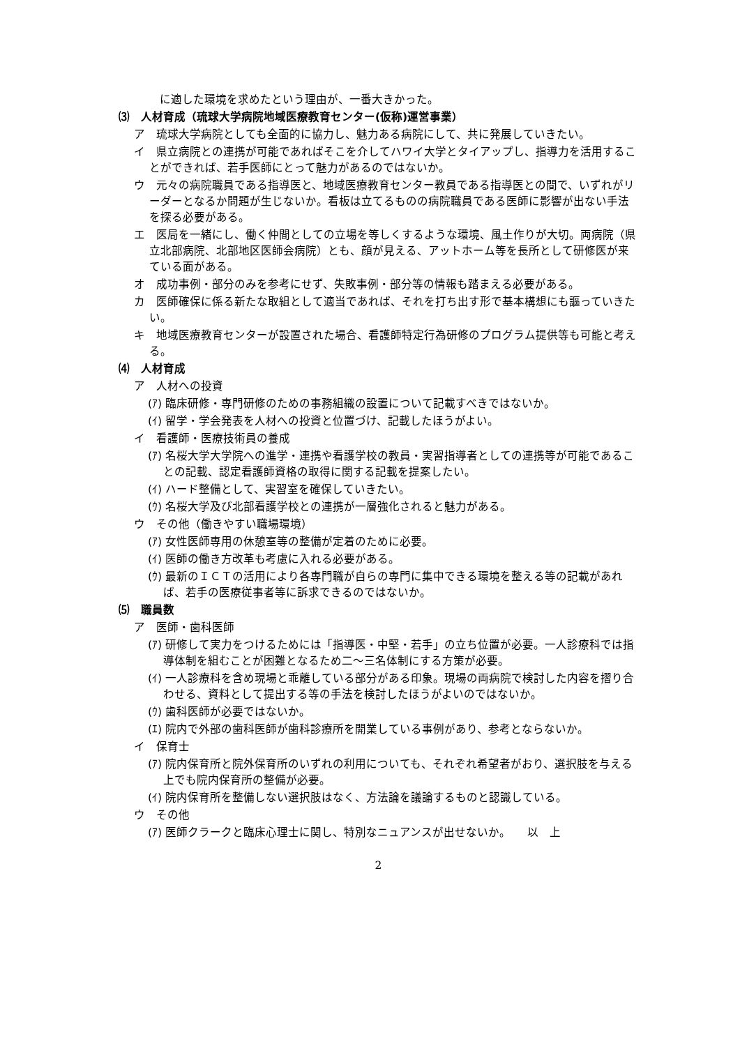に適した環境を求めたという理由が、一番大きかった。
⑶　人材育成（琉球大学病院地域医療教育センター(仮称)運営事業）
ア　琉球大学病院としても全面的に協力し、魅力ある病院にして、共に発展していきたい。
イ　県立病院との連携が可能であればそこを介してハワイ大学とタイアップし、指導力を活用することができれば、若手医師にとって魅力があるのではないか。
ウ　元々の病院職員である指導医と、地域医療教育センター教員である指導医との間で、いずれがリーダーとなるか問題が生じないか。看板は立てるものの病院職員である医師に影響が出ない手法を探る必要がある。
エ　医局を一緒にし、働く仲間としての立場を等しくするような環境、風土作りが大切。両病院（県立北部病院、北部地区医師会病院）とも、顔が見える、アットホーム等を長所として研修医が来ている面がある。
オ　成功事例・部分のみを参考にせず、失敗事例・部分等の情報も踏まえる必要がある。
カ　医師確保に係る新たな取組として適当であれば、それを打ち出す形で基本構想にも謳っていきたい。
キ　地域医療教育センターが設置された場合、看護師特定行為研修のプログラム提供等も可能と考える。
⑷　人材育成
ア　人材への投資
(ｱ) 臨床研修・専門研修のための事務組織の設置について記載すべきではないか。
(ｲ) 留学・学会発表を人材への投資と位置づけ、記載したほうがよい。
イ　看護師・医療技術員の養成
(ｱ) 名桜大学大学院への進学・連携や看護学校の教員・実習指導者としての連携等が可能であることの記載、認定看護師資格の取得に関する記載を提案したい。
(ｲ) ハード整備として、実習室を確保していきたい。
(ｳ) 名桜大学及び北部看護学校との連携が一層強化されると魅力がある。
ウ　その他（働きやすい職場環境）
(ｱ) 女性医師専用の休憩室等の整備が定着のために必要。
(ｲ) 医師の働き方改革も考慮に入れる必要がある。
(ｳ) 最新のＩＣＴの活用により各専門職が自らの専門に集中できる環境を整える等の記載があれば、若手の医療従事者等に訴求できるのではないか。
⑸　職員数
ア　医師・歯科医師
(ｱ) 研修して実力をつけるためには「指導医・中堅・若手」の立ち位置が必要。一人診療科では指導体制を組むことが困難となるため二～三名体制にする方策が必要。
(ｲ) 一人診療科を含め現場と乖離している部分がある印象。現場の両病院で検討した内容を摺り合わせる、資料として提出する等の手法を検討したほうがよいのではないか。
(ｳ) 歯科医師が必要ではないか。
(ｴ) 院内で外部の歯科医師が歯科診療所を開業している事例があり、参考とならないか。
イ　保育士
(ｱ) 院内保育所と院外保育所のいずれの利用についても、それぞれ希望者がおり、選択肢を与える上でも院内保育所の整備が必要。
(ｲ) 院内保育所を整備しない選択肢はなく、方法論を議論するものと認識している。
ウ　その他
(ｱ) 医師クラークと臨床心理士に関し、特別なニュアンスが出せないか。　　以　上
2